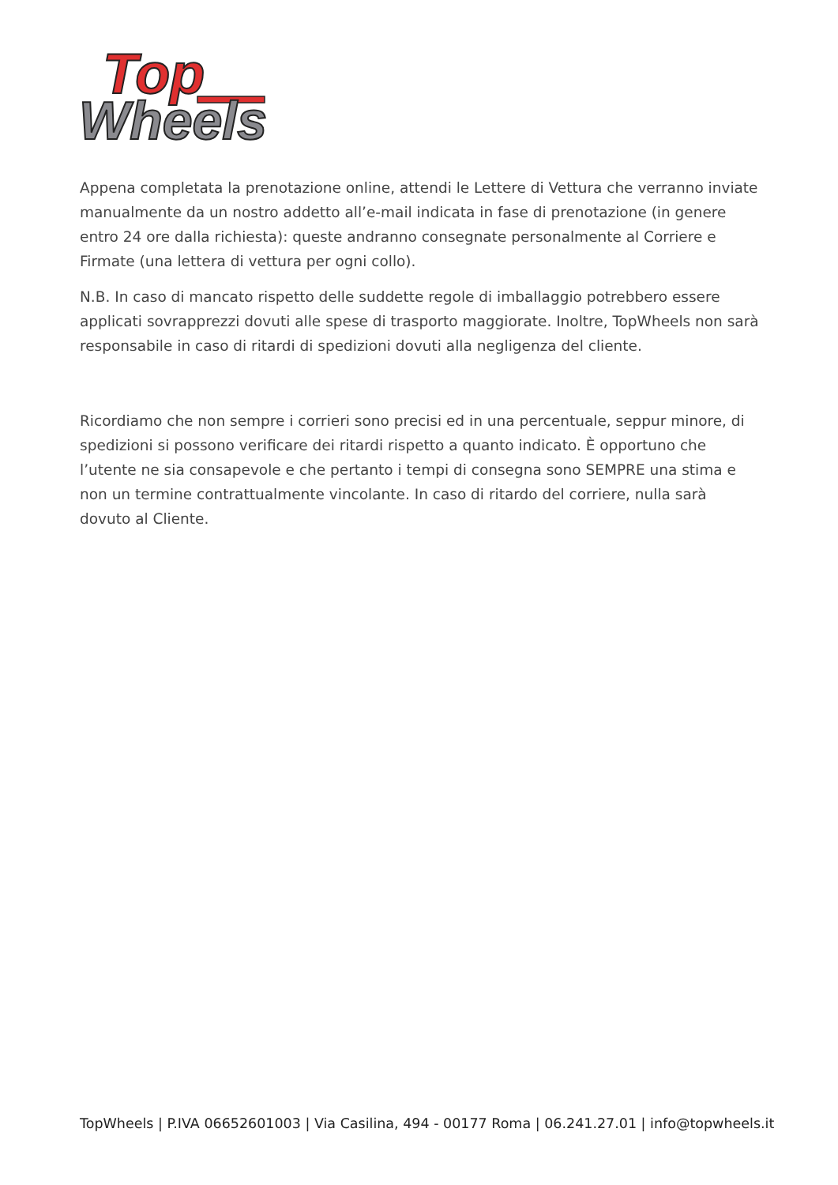Top
Wheels
Appena completata la prenotazione online, attendi le Lettere di Vettura che verranno inviate manualmente da un nostro addetto all’e-mail indicata in fase di prenotazione (in genere entro 24 ore dalla richiesta): queste andranno consegnate personalmente al Corriere e Firmate (una lettera di vettura per ogni collo).
N.B. In caso di mancato rispetto delle suddette regole di imballaggio potrebbero essere applicati sovrapprezzi dovuti alle spese di trasporto maggiorate. Inoltre, TopWheels non sarà responsabile in caso di ritardi di spedizioni dovuti alla negligenza del cliente.
Ricordiamo che non sempre i corrieri sono precisi ed in una percentuale, seppur minore, di spedizioni si possono verificare dei ritardi rispetto a quanto indicato. È opportuno che l’utente ne sia consapevole e che pertanto i tempi di consegna sono SEMPRE una stima e non un termine contrattualmente vincolante. In caso di ritardo del corriere, nulla sarà dovuto al Cliente.
TopWheels | P.IVA 06652601003 | Via Casilina, 494 - 00177 Roma | 06.241.27.01 | info@topwheels.it